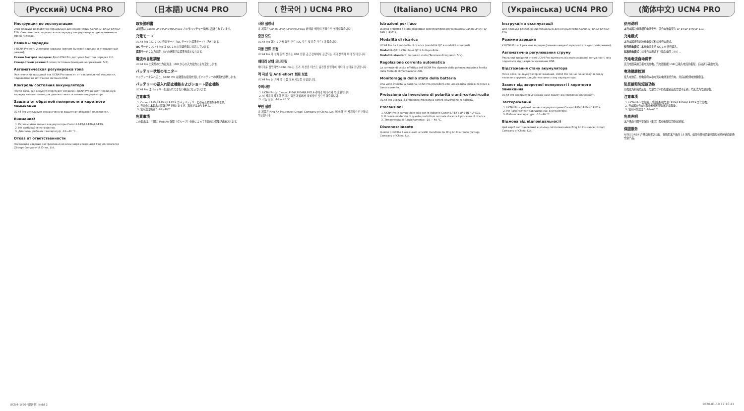(Русский) UCN4 PRO
Инструкция по эксплуатации
Этот продукт разработан специально для камер серии Canon LP-E4/LP-E4N/LP-E19. Оно позволяет осуществлять зарядку аккумуляторов одновременно в обоих гнездах.
Режимы зарядки
У UCN4 Pro есть 2 режима зарядки (режим быстрой зарядки и стандартный режим).
Режим быстрой зарядки: Для UCN4 Pro доступна быстрая зарядка 2.0.
Стандартный режим: В этом состоянии (входное напряжение: 5 В).
Автоматическая регулировка тока
Фактический выходной ток UCN4 Pro зависит от максимальной мощности, подаваемой от источника питания USB.
Контроль состояния аккумулятора
После того, как аккумулятор будет вставлен, UCN4 Pro начнет первичную зарядку низким током для диагностики состояния аккумулятора.
Защита от обратной полярности и короткого замыкания
UCN4 Pro использует механическую защиту от обратной полярности.
Внимание!
1. Используйте только аккумуляторы Canon LP-E4/LP-E4N/LP-E19.
2. Не разбирайте устройство.
3. Диапазон рабочих температур: -10~40 °C.
Отказ от ответственности
Настоящее издание застраховано во всем мире компанией Ping An Insurance (Group) Company of China, Ltd.
(日本語) UCN4 PRO
取扱説明書
本製品は Canon LP-E4/LP-E4N/LP-E19 カメラバッテリー専用に設計されています。
充電モード
UCN4 Pro には 2 つの充電モード（QC モードと標準モード）があります。
QC モード：UCN4 Pro は QC 2.0 の急速充電に対応しています。
標準モード：入力電圧：5V の状態では標準充電となります。
電流の自動調整
UCN4 Pro の実際の出力電流は、USB からの入力電力により変化します。
バッテリー状態のモニター
バッテリーを入れると、UCN4 Pro は微量な電流を流してバッテリーの状態を診断します。
バッテリーの逆入れ防止機能およびショート防止機能
UCN4 Pro はバッテリーを逆入れできない構造になっています。
注意事項
1. Canon LP-E4/LP-E4N/LP-E19 カメラバッテリーとのみ互換性があります。
2. 充電中に本製品の筐体が手で触れますが、異常ではありません。
3. 使用温度範囲：-10～40℃
免責事項
この製品は、中国の Ping An 保険（グループ）会社によって世界的に保険が適用されます。
( 한국어 ) UCN4 PRO
사용 설명서
이 제품은 Canon LP-E4/LP-E4N/LP-E19 카메라 배터리 전용으로 설계되었습니다.
충전 모드
UCN4 Pro 에는 2 가지 충전 모드 (QC 모드 및 표준 모드) 가 있습니다.
자동 전류 조정
UCN4 Pro 의 실제 출력 전류는 USB 전원 공급 장치에서 공급되는 최대 전력에 따라 달라집니다.
배터리 상태 모니터링
배터리를 삽입하면 UCN4 Pro 는 조기 저 전류 테스트 충전을 진행하여 배터리 상태를 진단합니다.
역 극성 및 Anti-short 회로 보호
UCN4 Pro 는 기계 역 극성 보호 기능을 사용합니다.
주의사항
1. UCN4 Pro 는 Canon LP-E4/LP-E4N/LP-E19 카메라 배터리와 만 호환됩니다.
2. 이 제품의 작동한 않기는 충전 과정에서 정상적인 것으로 예측됩니다.
3. 작동 온도: -10 ~ 40 °C
부인 설명
이 제품은 Ping An Insurance (Group) Company of China, Ltd. 에 의해 전 세계적으로 보험이 적용됩니다.
(Italiano) UCN4 PRO
Istruzioni per l'uso
Questo prodotto è stato progettato specificamente per la batteria Canon LP-E4 / LP-E4N / LP-E19.
Modalità di ricarica
UCN4 Pro ha 2 modalità di ricarica (modalità QC e modalità standard).
Modalità QC: UCN4 Pro è QC 2.0 disponibile.
Modalità standard: in questo stato (Tensione di ingresso: 5 V).
Regolazione corrente automatica
La corrente di uscita effettiva dell'UCN4 Pro dipende dalla potenza massima fornita dalla fonte di alimentazione USB.
Monitoraggio dello stato della batteria
Una volta inserita la batteria, UCN4 Pro procederà con una ricarica iniziale di prova a bassa corrente.
Protezione da inversione di polarità e anti-cortocircuito
UCN4 Pro utilizza la protezione meccanica contro l'inversione di polarità.
Precauzioni
1. UCN4 Pro è compatibile solo con le batterie Canon LP-E4 / LP-E4N / LP-E19.
2. Il calore moderato di questo prodotto è normale durante il processo di ricarica.
3. Temperatura di funzionamento: -10 ~ 40 °C.
Disconoscimento
Questo prodotto è assicurato a livello mondiale da Ping An Insurance (Group) Company of China, Ltd.
(Українська) UCN4 PRO
Інструкція з експлуатації
Цей продукт розроблений спеціально для акумуляторів Canon LP-E4/LP-E4N/LP-E19.
Режими зарядки
У UCN4 Pro є 2 режими зарядки (режим швидкої зарядки і стандартний режим).
Автоматичне регулювання струму
Реальний вихідний струм UCN4 Pro залежить від максимальної потужності, яка подається від джерела живлення USB.
Відстеження стану акумулятора
Після того, як акумулятор вставлений, UCN4 Pro почне початкову зарядку низьким струмом для діагностики стану акумулятора.
Захист від зворотної полярності і короткого замикання
UCN4 Pro використовує механічний захист від зворотної полярності.
Застереження
1. UCN4 Pro сумісний лише з акумуляторами Canon LP-E4/LP-E4N/LP-E19.
2. Не намагайтеся зарядити інші акумулятори.
3. Робоча температура: -10~40 °C.
Відмова від відповідальності
Цей виріб застрахований в усьому світі компанією Ping An Insurance (Group) Company of China, Ltd.
(简体中文) UCN4 PRO
使用说明
本充电器为佳能相机电池专用，适合电池类型为 LP-E4/LP-E4N/LP-E19。
充电模式
本充电器拥有两种充电模式和标准充电模式。
快充充电模式：本充电器支持 QC 2.0 快充输入。
标准充电模式：标准充电模式下（输入电压：5V）。
充电电流自动调节
该充电器采用无极电流充电，充电器根据 USB 口输入电流的极限，自动调节输出电流。
电池健康检测
接入电池后，充电器将以小电流对电池进行充电，并自动检测电池健康度。
防反接和防短路功能
充电器为机械防反接，电池型号不匹配或者装配方式不正确，均无法为电池充电。
注意事项
1. UCN4 Pro 仅限用于对佳能相机电池 LP-E4/LP-E4N/LP-E19 型号充电。
2. 充电器在充电过程中有温热现象属正常现象。
3. 使用环境温度：-10~40℃
免责声明
本产品由中国平安保险（集团）股份有限公司全球承保。
保固服务
NITECORE® 产品自购买之日起，在购买本产品的 15 天内，如果有任何质量问题均可持经销商更换全新产品。
UCN4-1(96-说明书).indd 2 2020-01-10 17:16:41